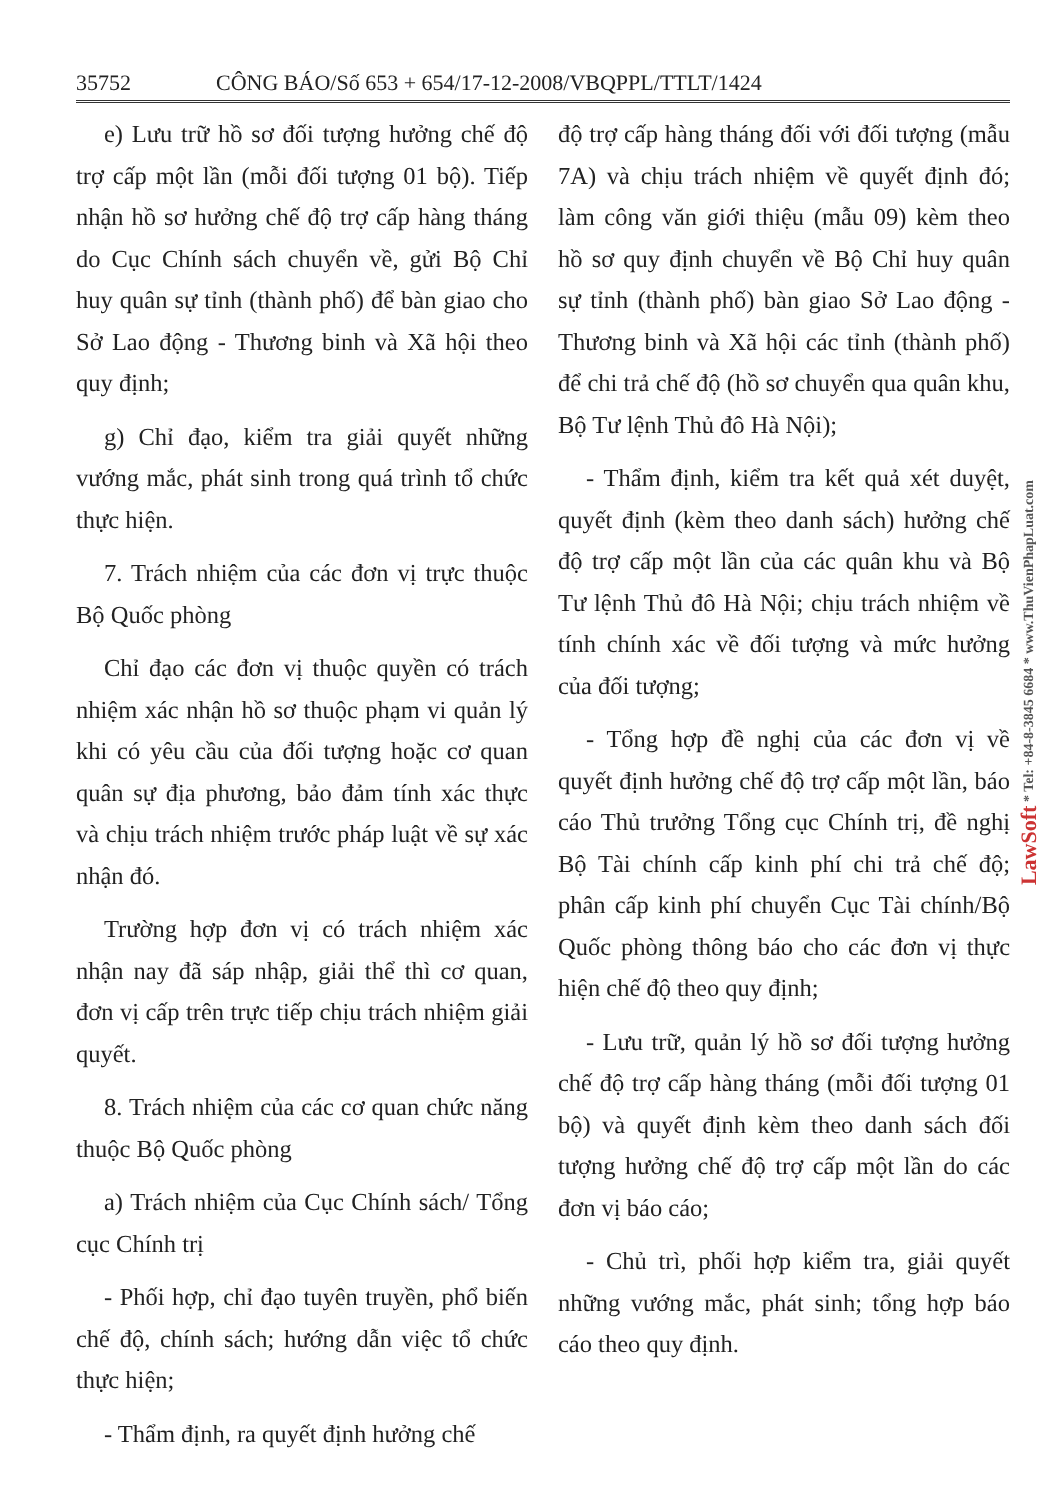35752 CÔNG BÁO/Số 653 + 654/17-12-2008/VBQPPL/TTLT/1424
e) Lưu trữ hồ sơ đối tượng hưởng chế độ trợ cấp một lần (mỗi đối tượng 01 bộ). Tiếp nhận hồ sơ hưởng chế độ trợ cấp hàng tháng do Cục Chính sách chuyển về, gửi Bộ Chỉ huy quân sự tỉnh (thành phố) để bàn giao cho Sở Lao động - Thương binh và Xã hội theo quy định;
g) Chỉ đạo, kiểm tra giải quyết những vướng mắc, phát sinh trong quá trình tổ chức thực hiện.
7. Trách nhiệm của các đơn vị trực thuộc Bộ Quốc phòng
Chỉ đạo các đơn vị thuộc quyền có trách nhiệm xác nhận hồ sơ thuộc phạm vi quản lý khi có yêu cầu của đối tượng hoặc cơ quan quân sự địa phương, bảo đảm tính xác thực và chịu trách nhiệm trước pháp luật về sự xác nhận đó.
Trường hợp đơn vị có trách nhiệm xác nhận nay đã sáp nhập, giải thể thì cơ quan, đơn vị cấp trên trực tiếp chịu trách nhiệm giải quyết.
8. Trách nhiệm của các cơ quan chức năng thuộc Bộ Quốc phòng
a) Trách nhiệm của Cục Chính sách/ Tổng cục Chính trị
- Phối hợp, chỉ đạo tuyên truyền, phổ biến chế độ, chính sách; hướng dẫn việc tổ chức thực hiện;
- Thẩm định, ra quyết định hưởng chế
độ trợ cấp hàng tháng đối với đối tượng (mẫu 7A) và chịu trách nhiệm về quyết định đó; làm công văn giới thiệu (mẫu 09) kèm theo hồ sơ quy định chuyển về Bộ Chỉ huy quân sự tỉnh (thành phố) bàn giao Sở Lao động - Thương binh và Xã hội các tỉnh (thành phố) để chi trả chế độ (hồ sơ chuyển qua quân khu, Bộ Tư lệnh Thủ đô Hà Nội);
- Thẩm định, kiểm tra kết quả xét duyệt, quyết định (kèm theo danh sách) hưởng chế độ trợ cấp một lần của các quân khu và Bộ Tư lệnh Thủ đô Hà Nội; chịu trách nhiệm về tính chính xác về đối tượng và mức hưởng của đối tượng;
- Tổng hợp đề nghị của các đơn vị về quyết định hưởng chế độ trợ cấp một lần, báo cáo Thủ trưởng Tổng cục Chính trị, đề nghị Bộ Tài chính cấp kinh phí chi trả chế độ; phân cấp kinh phí chuyển Cục Tài chính/Bộ Quốc phòng thông báo cho các đơn vị thực hiện chế độ theo quy định;
- Lưu trữ, quản lý hồ sơ đối tượng hưởng chế độ trợ cấp hàng tháng (mỗi đối tượng 01 bộ) và quyết định kèm theo danh sách đối tượng hưởng chế độ trợ cấp một lần do các đơn vị báo cáo;
- Chủ trì, phối hợp kiểm tra, giải quyết những vướng mắc, phát sinh; tổng hợp báo cáo theo quy định.
LawSoft * Tel: +84-8-3845 6684 * www.ThuVienPhapLuat.com